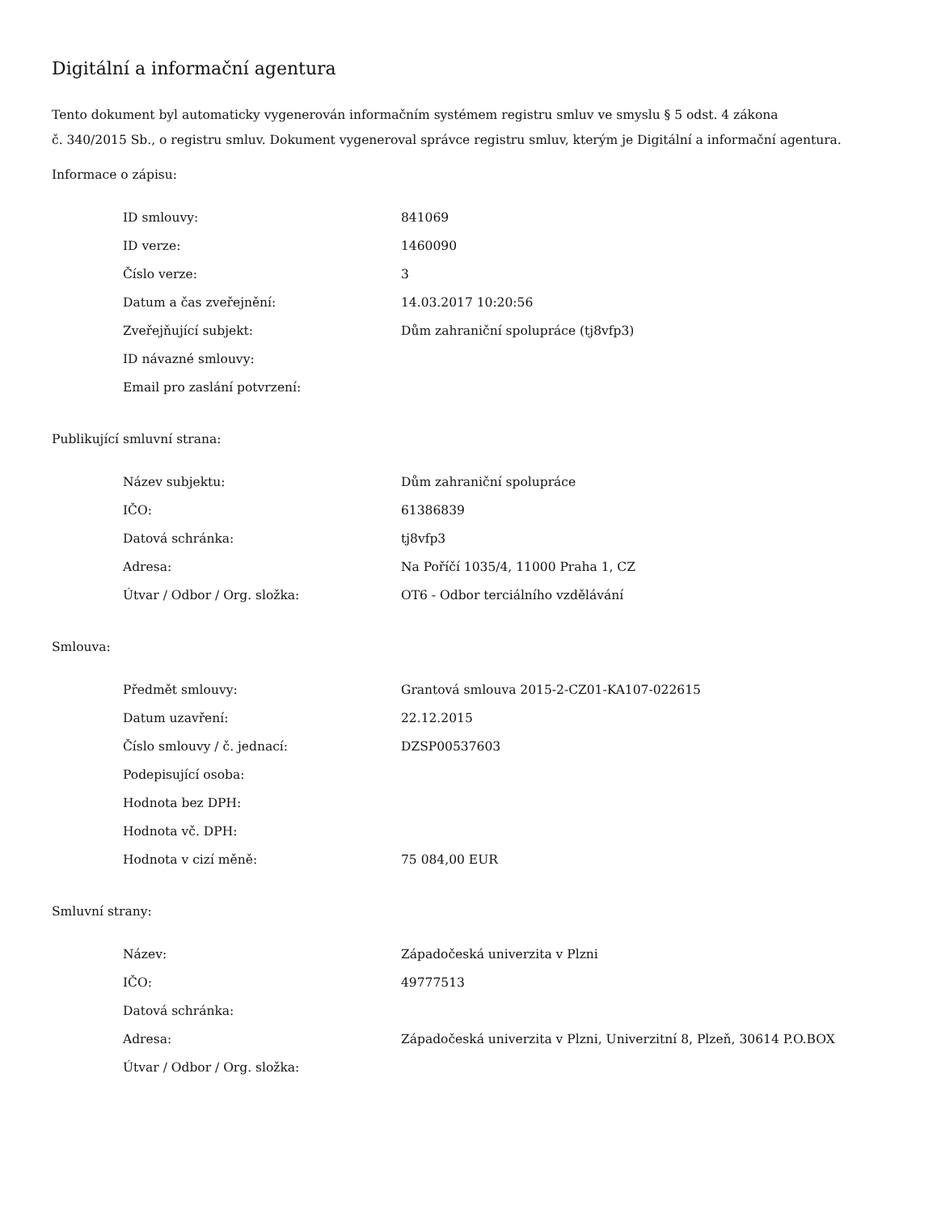Digitální a informační agentura
Tento dokument byl automaticky vygenerován informačním systémem registru smluv ve smyslu § 5 odst. 4 zákona
č. 340/2015 Sb., o registru smluv. Dokument vygeneroval správce registru smluv, kterým je Digitální a informační agentura.
Informace o zápisu:
| ID smlouvy: | 841069 |
| ID verze: | 1460090 |
| Číslo verze: | 3 |
| Datum a čas zveřejnění: | 14.03.2017 10:20:56 |
| Zveřejňující subjekt: | Dům zahraniční spolupráce (tj8vfp3) |
| ID návazné smlouvy: | |
| Email pro zaslání potvrzení: | |
Publikující smluvní strana:
| Název subjektu: | Dům zahraniční spolupráce |
| IČO: | 61386839 |
| Datová schránka: | tj8vfp3 |
| Adresa: | Na Poříčí 1035/4, 11000 Praha 1, CZ |
| Útvar / Odbor / Org. složka: | OT6 - Odbor terciálního vzdělávání |
Smlouva:
| Předmět smlouvy: | Grantová smlouva 2015-2-CZ01-KA107-022615 |
| Datum uzavření: | 22.12.2015 |
| Číslo smlouvy / č. jednací: | DZSP00537603 |
| Podepisující osoba: | |
| Hodnota bez DPH: | |
| Hodnota vč. DPH: | |
| Hodnota v cizí měně: | 75 084,00 EUR |
Smluvní strany:
| Název: | Západočeská univerzita v Plzni |
| IČO: | 49777513 |
| Datová schránka: | |
| Adresa: | Západočeská univerzita v Plzni, Univerzitní 8, Plzeň, 30614 P.O.BOX |
| Útvar / Odbor / Org. složka: | |